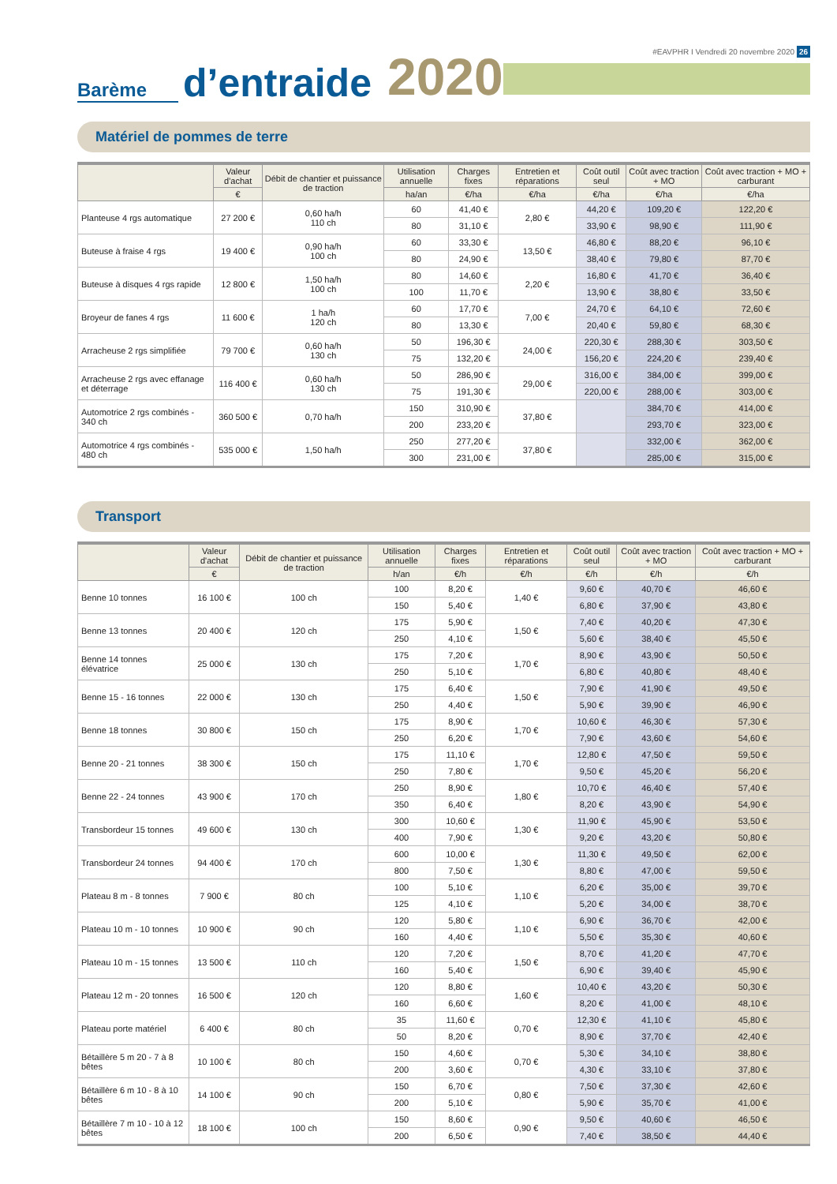Barème
d’entraide
2020
#EAVPHR I Vendredi 20 novembre 2020 26
Matériel de pommes de terre
| | Valeur d'achat | Débit de chantier et puissance de traction | Utilisation annuelle | Charges fixes | Entretien et réparations | Coût outil seul | Coût avec traction + MO | Coût avec traction + MO + carburant |
| --- | --- | --- | --- | --- | --- | --- | --- | --- |
| | € | | ha/an | €/ha | €/ha | €/ha | €/ha | €/ha |
| Planteuse 4 rgs automatique | 27 200 € | 0,60 ha/h 110 ch | 60 | 41,40 € | 2,80 € | 44,20 € | 109,20 € | 122,20 € |
| | | | 80 | 31,10 € | | 33,90 € | 98,90 € | 111,90 € |
| Buteuse à fraise 4 rgs | 19 400 € | 0,90 ha/h 100 ch | 60 | 33,30 € | 13,50 € | 46,80 € | 88,20 € | 96,10 € |
| | | | 80 | 24,90 € | | 38,40 € | 79,80 € | 87,70 € |
| Buteuse à disques 4 rgs rapide | 12 800 € | 1,50 ha/h 100 ch | 80 | 14,60 € | 2,20 € | 16,80 € | 41,70 € | 36,40 € |
| | | | 100 | 11,70 € | | 13,90 € | 38,80 € | 33,50 € |
| Broyeur de fanes 4 rgs | 11 600 € | 1 ha/h 120 ch | 60 | 17,70 € | 7,00 € | 24,70 € | 64,10 € | 72,60 € |
| | | | 80 | 13,30 € | | 20,40 € | 59,80 € | 68,30 € |
| Arracheuse 2 rgs simplifiée | 79 700 € | 0,60 ha/h 130 ch | 50 | 196,30 € | 24,00 € | 220,30 € | 288,30 € | 303,50 € |
| | | | 75 | 132,20 € | | 156,20 € | 224,20 € | 239,40 € |
| Arracheuse 2 rgs avec effanage et déterrage | 116 400 € | 0,60 ha/h 130 ch | 50 | 286,90 € | 29,00 € | 316,00 € | 384,00 € | 399,00 € |
| | | | 75 | 191,30 € | | 220,00 € | 288,00 € | 303,00 € |
| Automotrice 2 rgs combinés - 340 ch | 360 500 € | 0,70 ha/h | 150 | 310,90 € | 37,80 € | | 384,70 € | 414,00 € |
| | | | 200 | 233,20 € | | | 293,70 € | 323,00 € |
| Automotrice 4 rgs combinés - 480 ch | 535 000 € | 1,50 ha/h | 250 | 277,20 € | 37,80 € | | 332,00 € | 362,00 € |
| | | | 300 | 231,00 € | | | 285,00 € | 315,00 € |
Transport
| | Valeur d'achat | Débit de chantier et puissance de traction | Utilisation annuelle | Charges fixes | Entretien et réparations | Coût outil seul | Coût avec traction + MO | Coût avec traction + MO + carburant |
| --- | --- | --- | --- | --- | --- | --- | --- | --- |
| | € | | h/an | €/h | €/h | €/h | €/h | €/h |
| Benne 10 tonnes | 16 100 € | 100 ch | 100 | 8,20 € | 1,40 € | 9,60 € | 40,70 € | 46,60 € |
| | | | 150 | 5,40 € | | 6,80 € | 37,90 € | 43,80 € |
| Benne 13 tonnes | 20 400 € | 120 ch | 175 | 5,90 € | 1,50 € | 7,40 € | 40,20 € | 47,30 € |
| | | | 250 | 4,10 € | | 5,60 € | 38,40 € | 45,50 € |
| Benne 14 tonnes élévatrice | 25 000 € | 130 ch | 175 | 7,20 € | 1,70 € | 8,90 € | 43,90 € | 50,50 € |
| | | | 250 | 5,10 € | | 6,80 € | 40,80 € | 48,40 € |
| Benne 15 - 16 tonnes | 22 000 € | 130 ch | 175 | 6,40 € | 1,50 € | 7,90 € | 41,90 € | 49,50 € |
| | | | 250 | 4,40 € | | 5,90 € | 39,90 € | 46,90 € |
| Benne 18 tonnes | 30 800 € | 150 ch | 175 | 8,90 € | 1,70 € | 10,60 € | 46,30 € | 57,30 € |
| | | | 250 | 6,20 € | | 7,90 € | 43,60 € | 54,60 € |
| Benne 20 - 21 tonnes | 38 300 € | 150 ch | 175 | 11,10 € | 1,70 € | 12,80 € | 47,50 € | 59,50 € |
| | | | 250 | 7,80 € | | 9,50 € | 45,20 € | 56,20 € |
| Benne 22 - 24 tonnes | 43 900 € | 170 ch | 250 | 8,90 € | 1,80 € | 10,70 € | 46,40 € | 57,40 € |
| | | | 350 | 6,40 € | | 8,20 € | 43,90 € | 54,90 € |
| Transbordeur 15 tonnes | 49 600 € | 130 ch | 300 | 10,60 € | 1,30 € | 11,90 € | 45,90 € | 53,50 € |
| | | | 400 | 7,90 € | | 9,20 € | 43,20 € | 50,80 € |
| Transbordeur 24 tonnes | 94 400 € | 170 ch | 600 | 10,00 € | 1,30 € | 11,30 € | 49,50 € | 62,00 € |
| | | | 800 | 7,50 € | | 8,80 € | 47,00 € | 59,50 € |
| Plateau 8 m - 8 tonnes | 7 900 € | 80 ch | 100 | 5,10 € | 1,10 € | 6,20 € | 35,00 € | 39,70 € |
| | | | 125 | 4,10 € | | 5,20 € | 34,00 € | 38,70 € |
| Plateau 10 m - 10 tonnes | 10 900 € | 90 ch | 120 | 5,80 € | 1,10 € | 6,90 € | 36,70 € | 42,00 € |
| | | | 160 | 4,40 € | | 5,50 € | 35,30 € | 40,60 € |
| Plateau 10 m - 15 tonnes | 13 500 € | 110 ch | 120 | 7,20 € | 1,50 € | 8,70 € | 41,20 € | 47,70 € |
| | | | 160 | 5,40 € | | 6,90 € | 39,40 € | 45,90 € |
| Plateau 12 m - 20 tonnes | 16 500 € | 120 ch | 120 | 8,80 € | 1,60 € | 10,40 € | 43,20 € | 50,30 € |
| | | | 160 | 6,60 € | | 8,20 € | 41,00 € | 48,10 € |
| Plateau porte matériel | 6 400 € | 80 ch | 35 | 11,60 € | 0,70 € | 12,30 € | 41,10 € | 45,80 € |
| | | | 50 | 8,20 € | | 8,90 € | 37,70 € | 42,40 € |
| Bétaillère 5 m 20 - 7 à 8 bêtes | 10 100 € | 80 ch | 150 | 4,60 € | 0,70 € | 5,30 € | 34,10 € | 38,80 € |
| | | | 200 | 3,60 € | | 4,30 € | 33,10 € | 37,80 € |
| Bétaillère 6 m 10 - 8 à 10 bêtes | 14 100 € | 90 ch | 150 | 6,70 € | 0,80 € | 7,50 € | 37,30 € | 42,60 € |
| | | | 200 | 5,10 € | | 5,90 € | 35,70 € | 41,00 € |
| Bétaillère 7 m 10 - 10 à 12 bêtes | 18 100 € | 100 ch | 150 | 8,60 € | 0,90 € | 9,50 € | 40,60 € | 46,50 € |
| | | | 200 | 6,50 € | | 7,40 € | 38,50 € | 44,40 € |